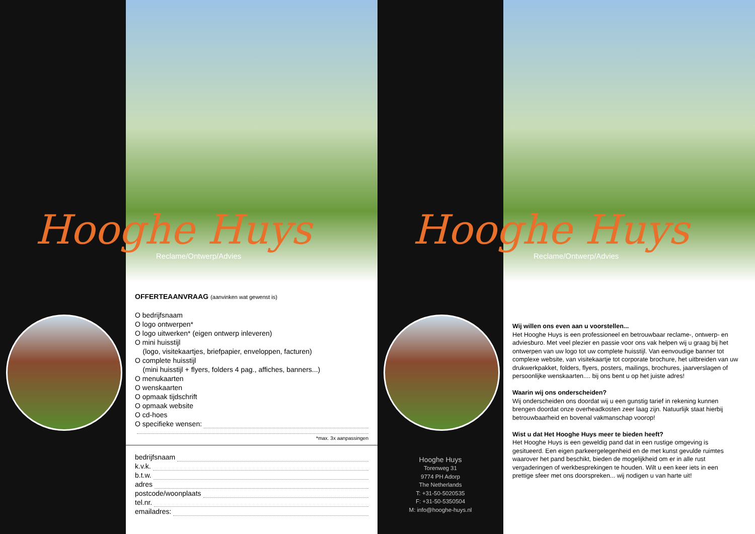Hooghe Huys
Reclame/Ontwerp/Advies
OFFERTEAANVRAAG (aanvinken wat gewenst is)
O bedrijfsnaam
O logo ontwerpen*
O logo uitwerken* (eigen ontwerp inleveren)
O mini huisstijl
(logo, visitekaartjes, briefpapier, enveloppen, facturen)
O complete huisstijl
(mini huisstijl + flyers, folders 4 pag., affiches, banners...)
O menukaarten
O wenskaarten
O opmaak tijdschrift
O opmaak website
O cd-hoes
O specifieke wensen:
*max. 3x aanpassingen
bedrijfsnaam
k.v.k.
b.t.w.
adres
postcode/woonplaats
tel.nr.
emailadres:
Hooghe Huys
Torenweg 31
9774 PH Adorp
The Netherlands
T: +31-50-5020535
F: +31-50-5350504
M: info@hooghe-huys.nl
Hooghe Huys
Reclame/Ontwerp/Advies
Wij willen ons even aan u voorstellen...
Het Hooghe Huys is een professioneel en betrouwbaar reclame-, ontwerp- en adviesburo. Met veel plezier en passie voor ons vak helpen wij u graag bij het ontwerpen van uw logo tot uw complete huisstijl. Van eenvoudige banner tot complexe website, van visitekaartje tot corporate brochure, het uitbreiden van uw drukwerkpakket, folders, flyers, posters, mailings, brochures, jaarverslagen of persoonlijke wenskaarten.... bij ons bent u op het juiste adres!
Waarin wij ons onderscheiden?
Wij onderscheiden ons doordat wij u een gunstig tarief in rekening kunnen brengen doordat onze overheadkosten zeer laag zijn. Natuurlijk staat hierbij betrouwbaarheid en bovenal vakmanschap voorop!
Wist u dat Het Hooghe Huys meer te bieden heeft?
Het Hooghe Huys is een geweldig pand dat in een rustige omgeving is gesitueerd. Een eigen parkeergelegenheid en de met kunst gevulde ruimtes waarover het pand beschikt, bieden de mogelijkheid om er in alle rust vergaderingen of werkbesprekingen te houden. Wilt u een keer iets in een prettige sfeer met ons doorspreken... wij nodigen u van harte uit!